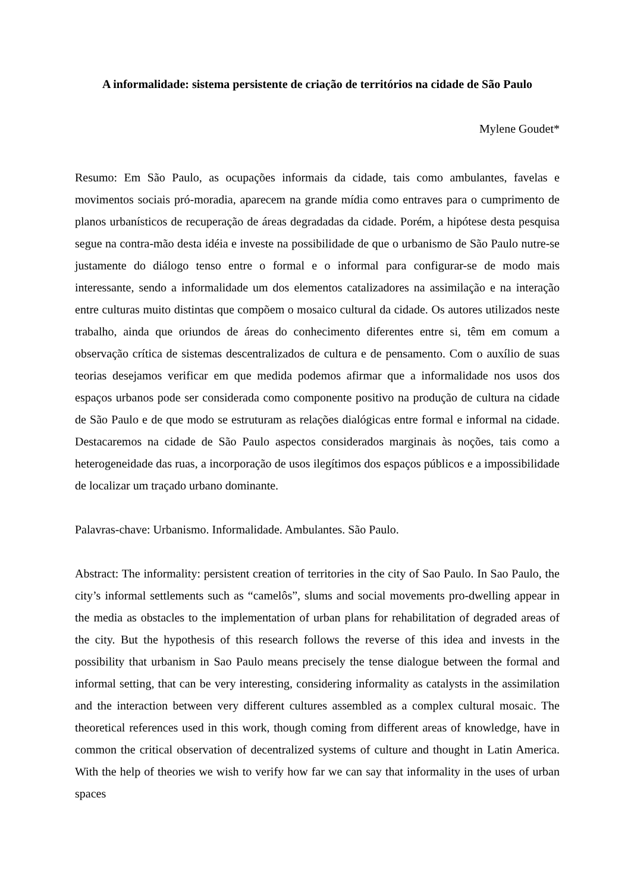A informalidade: sistema persistente de criação de territórios na cidade de São Paulo
Mylene Goudet*
Resumo: Em São Paulo, as ocupações informais da cidade, tais como ambulantes, favelas e movimentos sociais pró-moradia, aparecem na grande mídia como entraves para o cumprimento de planos urbanísticos de recuperação de áreas degradadas da cidade. Porém, a hipótese desta pesquisa segue na contra-mão desta idéia e investe na possibilidade de que o urbanismo de São Paulo nutre-se justamente do diálogo tenso entre o formal e o informal para configurar-se de modo mais interessante, sendo a informalidade um dos elementos catalizadores na assimilação e na interação entre culturas muito distintas que compõem o mosaico cultural da cidade. Os autores utilizados neste trabalho, ainda que oriundos de áreas do conhecimento diferentes entre si, têm em comum a observação crítica de sistemas descentralizados de cultura e de pensamento. Com o auxílio de suas teorias desejamos verificar em que medida podemos afirmar que a informalidade nos usos dos espaços urbanos pode ser considerada como componente positivo na produção de cultura na cidade de São Paulo e de que modo se estruturam as relações dialógicas entre formal e informal na cidade. Destacaremos na cidade de São Paulo aspectos considerados marginais às noções, tais como a heterogeneidade das ruas, a incorporação de usos ilegítimos dos espaços públicos e a impossibilidade de localizar um traçado urbano dominante.
Palavras-chave: Urbanismo. Informalidade. Ambulantes. São Paulo.
Abstract: The informality: persistent creation of territories in the city of Sao Paulo. In Sao Paulo, the city’s informal settlements such as “camelôs”, slums and social movements pro-dwelling appear in the media as obstacles to the implementation of urban plans for rehabilitation of degraded areas of the city. But the hypothesis of this research follows the reverse of this idea and invests in the possibility that urbanism in Sao Paulo means precisely the tense dialogue between the formal and informal setting, that can be very interesting, considering informality as catalysts in the assimilation and the interaction between very different cultures assembled as a complex cultural mosaic. The theoretical references used in this work, though coming from different areas of knowledge, have in common the critical observation of decentralized systems of culture and thought in Latin America. With the help of theories we wish to verify how far we can say that informality in the uses of urban spaces